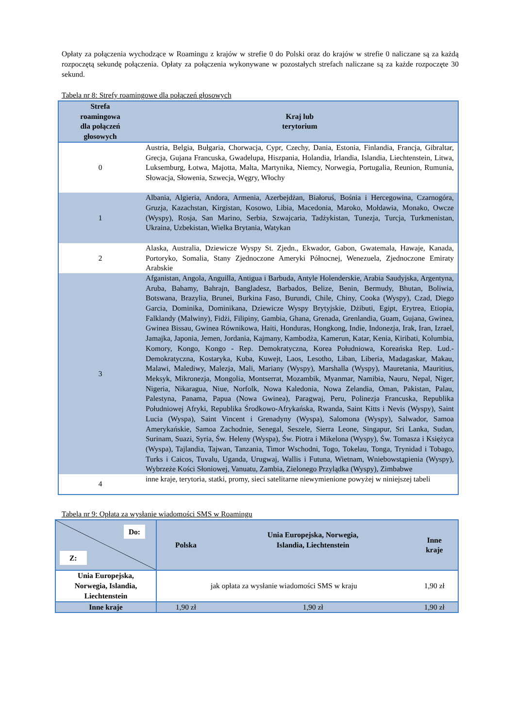Opłaty za połączenia wychodzące w Roamingu z krajów w strefie 0 do Polski oraz do krajów w strefie 0 naliczane są za każdą rozpoczętą sekundę połączenia. Opłaty za połączenia wykonywane w pozostałych strefach naliczane są za każde rozpoczęte 30 sekund.
Tabela nr 8: Strefy roamingowe dla połączeń głosowych
| Strefa roamingowa dla połączeń głosowych | Kraj lub terytorium |
| --- | --- |
| 0 | Austria, Belgia, Bułgaria, Chorwacja, Cypr, Czechy, Dania, Estonia, Finlandia, Francja, Gibraltar, Grecja, Gujana Francuska, Gwadelupa, Hiszpania, Holandia, Irlandia, Islandia, Liechtenstein, Litwa, Luksemburg, Łotwa, Majotta, Malta, Martynika, Niemcy, Norwegia, Portugalia, Reunion, Rumunia, Słowacja, Słowenia, Szwecja, Węgry, Włochy |
| 1 | Albania, Algieria, Andora, Armenia, Azerbejdżan, Białoruś, Bośnia i Hercegowina, Czarnogóra, Gruzja, Kazachstan, Kirgistan, Kosowo, Libia, Macedonia, Maroko, Mołdawia, Monako, Owcze (Wyspy), Rosja, San Marino, Serbia, Szwajcaria, Tadżykistan, Tunezja, Turcja, Turkmenistan, Ukraina, Uzbekistan, Wielka Brytania, Watykan |
| 2 | Alaska, Australia, Dziewicze Wyspy St. Zjedn., Ekwador, Gabon, Gwatemala, Hawaje, Kanada, Portoryko, Somalia, Stany Zjednoczone Ameryki Północnej, Wenezuela, Zjednoczone Emiraty Arabskie |
| 3 | Afganistan, Angola, Anguilla, Antigua i Barbuda, Antyle Holenderskie, Arabia Saudyjska, Argentyna, Aruba, Bahamy, Bahrajn, Bangladesz, Barbados, Belize, Benin, Bermudy, Bhutan, Boliwia, Botswana, Brazylia, Brunei, Burkina Faso, Burundi, Chile, Chiny, Cooka (Wyspy), Czad, Diego Garcia, Dominika, Dominikana, Dziewicze Wyspy Brytyjskie, Dżibuti, Egipt, Erytrea, Etiopia, Falklandy (Malwiny), Fidżi, Filipiny, Gambia, Ghana, Grenada, Grenlandia, Guam, Gujana, Gwinea, Gwinea Bissau, Gwinea Równikowa, Haiti, Honduras, Hongkong, Indie, Indonezja, Irak, Iran, Izrael, Jamajka, Japonia, Jemen, Jordania, Kajmany, Kambodża, Kamerun, Katar, Kenia, Kiribati, Kolumbia, Komory, Kongo, Kongo - Rep. Demokratyczna, Korea Południowa, Koreańska Rep. Lud.-Demokratyczna, Kostaryka, Kuba, Kuwejt, Laos, Lesotho, Liban, Liberia, Madagaskar, Makau, Malawi, Malediwy, Malezja, Mali, Mariany (Wyspy), Marshalla (Wyspy), Mauretania, Mauritius, Meksyk, Mikronezja, Mongolia, Montserrat, Mozambik, Myanmar, Namibia, Nauru, Nepal, Niger, Nigeria, Nikaragua, Niue, Norfolk, Nowa Kaledonia, Nowa Zelandia, Oman, Pakistan, Palau, Palestyna, Panama, Papua (Nowa Gwinea), Paragwaj, Peru, Polinezja Francuska, Republika Południowej Afryki, Republika Środkowo-Afrykańska, Rwanda, Saint Kitts i Nevis (Wyspy), Saint Lucia (Wyspa), Saint Vincent i Grenadyny (Wyspa), Salomona (Wyspy), Salwador, Samoa Amerykańskie, Samoa Zachodnie, Senegal, Seszele, Sierra Leone, Singapur, Sri Lanka, Sudan, Surinam, Suazi, Syria, Św. Heleny (Wyspa), Św. Piotra i Mikelona (Wyspy), Św. Tomasza i Księżyca (Wyspa), Tajlandia, Tajwan, Tanzania, Timor Wschodni, Togo, Tokelau, Tonga, Trynidad i Tobago, Turks i Caicos, Tuvalu, Uganda, Urugwaj, Wallis i Futuna, Wietnam, Wniebowstąpienia (Wyspy), Wybrzeże Kości Słoniowej, Vanuatu, Zambia, Zielonego Przylądka (Wyspy), Zimbabwe |
| 4 | inne kraje, terytoria, statki, promy, sieci satelitarne niewymienione powyżej w niniejszej tabeli |
Tabela nr 9: Opłata za wysłanie wiadomości SMS w Roamingu
| Do: Z: | Polska | Unia Europejska, Norwegia, Islandia, Liechtenstein | Inne kraje |
| --- | --- | --- | --- |
| Unia Europejska, Norwegia, Islandia, Liechtenstein | jak opłata za wysłanie wiadomości SMS w kraju | | 1,90 zł |
| Inne kraje | 1,90 zł | 1,90 zł | 1,90 zł |